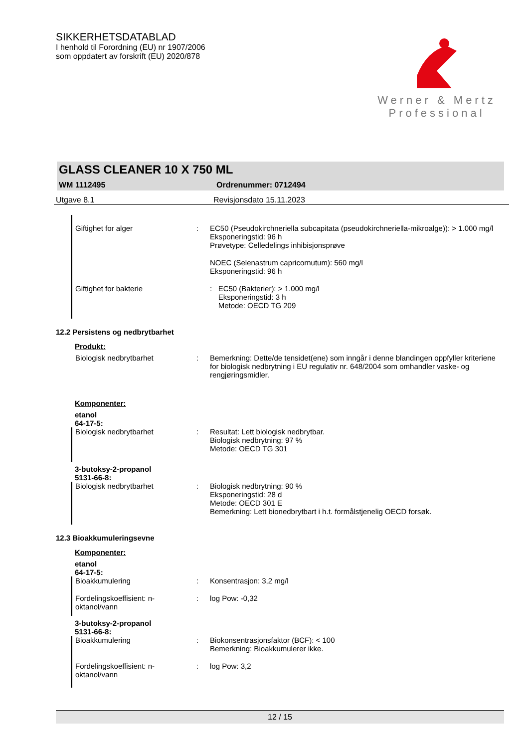SIKKERHETSDATABLAD
I henhold til Forordning (EU) nr 1907/2006
som oppdatert av forskrift (EU) 2020/878
Werner & Mertz
Professional
GLASS CLEANER 10 X 750 ML
WM 1112495 Ordrenummer: 0712494
Utgave 8.1 Revisjonsdato 15.11.2023
Giftighet for alger : EC50 (Pseudokirchneriella subcapitata (pseudokirchneriella-mikroalge)): > 1.000 mg/l
Eksponeringstid: 96 h
Prøvetype: Celledelings inhibisjonsprøve
NOEC (Selenastrum capricornutum): 560 mg/l
Eksponeringstid: 96 h
Giftighet for bakterie: EC50 (Bakterier): > 1.000 mg/l
Eksponeringstid: 3 h
Metode: OECD TG 209
12.2 Persistens og nedbrytbarhet
Produkt:
Biologisk nedbrytbarhet : Bemerkning: Dette/de tensidet(ene) som inngår i denne blandingen oppfyller kriteriene for biologisk nedbrytning i EU regulativ nr. 648/2004 som omhandler vaske- og rengjøringsmidler.
Komponenter:
etanol
64-17-5:
Biologisk nedbrytbarhet : Resultat: Lett biologisk nedbrytbar.
Biologisk nedbrytning: 97 %
Metode: OECD TG 301
3-butoksy-2-propanol
5131-66-8:
Biologisk nedbrytbarhet : Biologisk nedbrytning: 90 %
Eksponeringstid: 28 d
Metode: OECD 301 E
Bemerkning: Lett bionedbrytbart i h.t. formålstjenelig OECD forsøk.
12.3 Bioakkumuleringsevne
Komponenter:
etanol
64-17-5:
Bioakkumulering : Konsentrasjon: 3,2 mg/l
Fordelingskoeffisient: n-oktanol/vann
: log Pow: -0,32
3-butoksy-2-propanol
5131-66-8:
Bioakkumulering : Biokonsentrasjonsfaktor (BCF): < 100
Bemerkning: Bioakkumulerer ikke.
Fordelingskoeffisient: n-oktanol/vann
: log Pow: 3,2
12 / 15